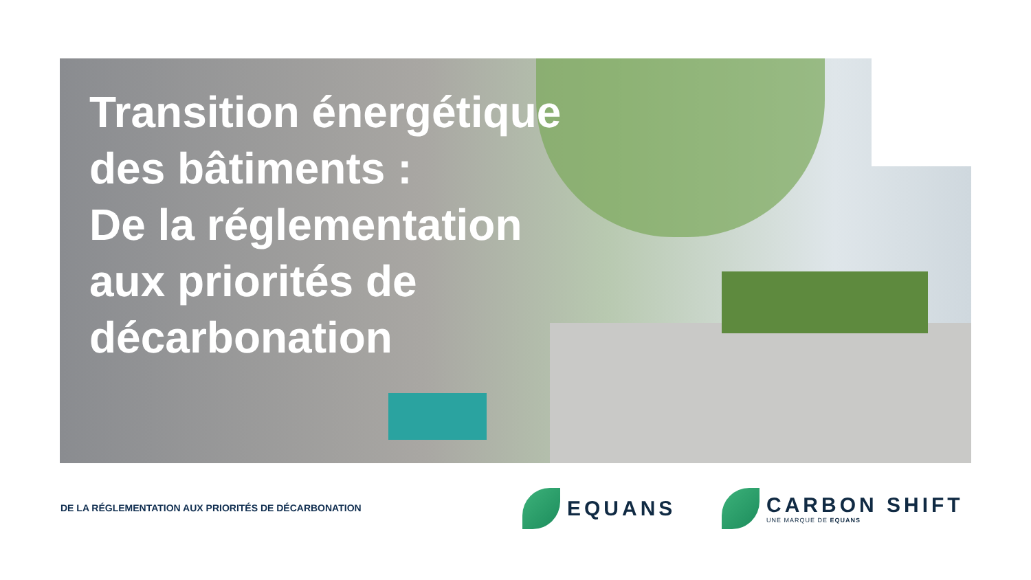Transition énergétique
des bâtiments :
De la réglementation
aux priorités de
décarbonation
DE LA RÉGLEMENTATION AUX PRIORITÉS DE DÉCARBONATION
EQUANS
CARBON SHIFT
UNE MARQUE DE EQUANS